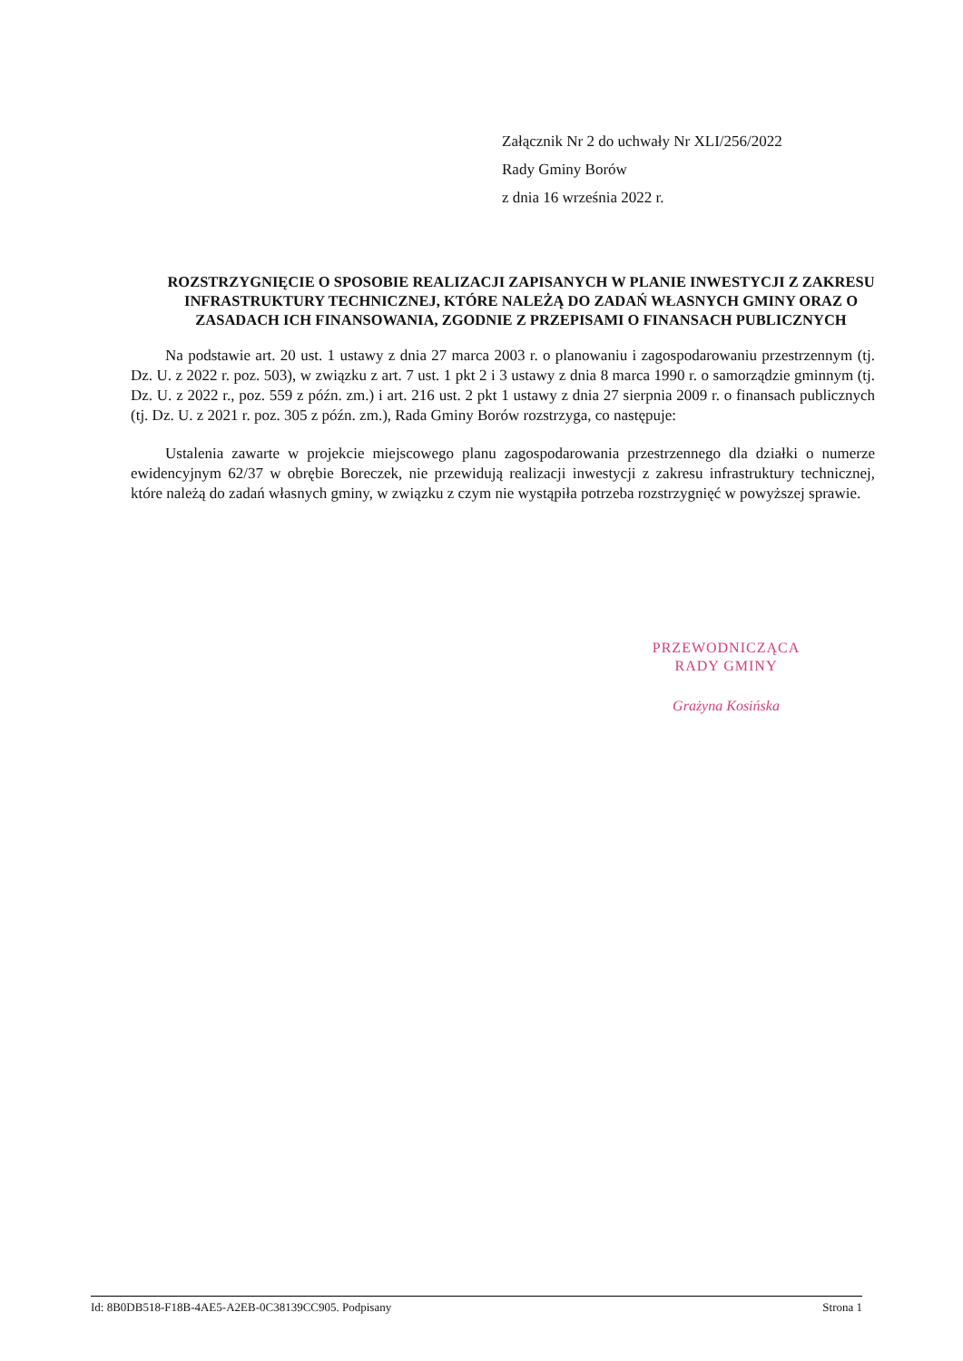Załącznik Nr 2 do uchwały Nr XLI/256/2022
Rady Gminy Borów
z dnia 16 września 2022 r.
ROZSTRZYGNIĘCIE O SPOSOBIE REALIZACJI ZAPISANYCH W PLANIE INWESTYCJI Z ZAKRESU INFRASTRUKTURY TECHNICZNEJ, KTÓRE NALEŻĄ DO ZADAŃ WŁASNYCH GMINY ORAZ O ZASADACH ICH FINANSOWANIA, ZGODNIE Z PRZEPISAMI O FINANSACH PUBLICZNYCH
Na podstawie art. 20 ust. 1 ustawy z dnia 27 marca 2003 r. o planowaniu i zagospodarowaniu przestrzennym (tj. Dz. U. z 2022 r. poz. 503), w związku z art. 7 ust. 1 pkt 2 i 3 ustawy z dnia 8 marca 1990 r. o samorządzie gminnym (tj. Dz. U. z 2022 r., poz. 559 z późn. zm.) i art. 216 ust. 2 pkt 1 ustawy z dnia 27 sierpnia 2009 r. o finansach publicznych (tj. Dz. U. z 2021 r. poz. 305 z późn. zm.), Rada Gminy Borów rozstrzyga, co następuje:
Ustalenia zawarte w projekcie miejscowego planu zagospodarowania przestrzennego dla działki o numerze ewidencyjnym 62/37 w obrębie Boreczek, nie przewidują realizacji inwestycji z zakresu infrastruktury technicznej, które należą do zadań własnych gminy, w związku z czym nie wystąpiła potrzeba rozstrzygnięć w powyższej sprawie.
PRZEWODNICZĄCA
RADY GMINY
Grażyna Kosińska
Id: 8B0DB518-F18B-4AE5-A2EB-0C38139CC905. Podpisany Strona 1